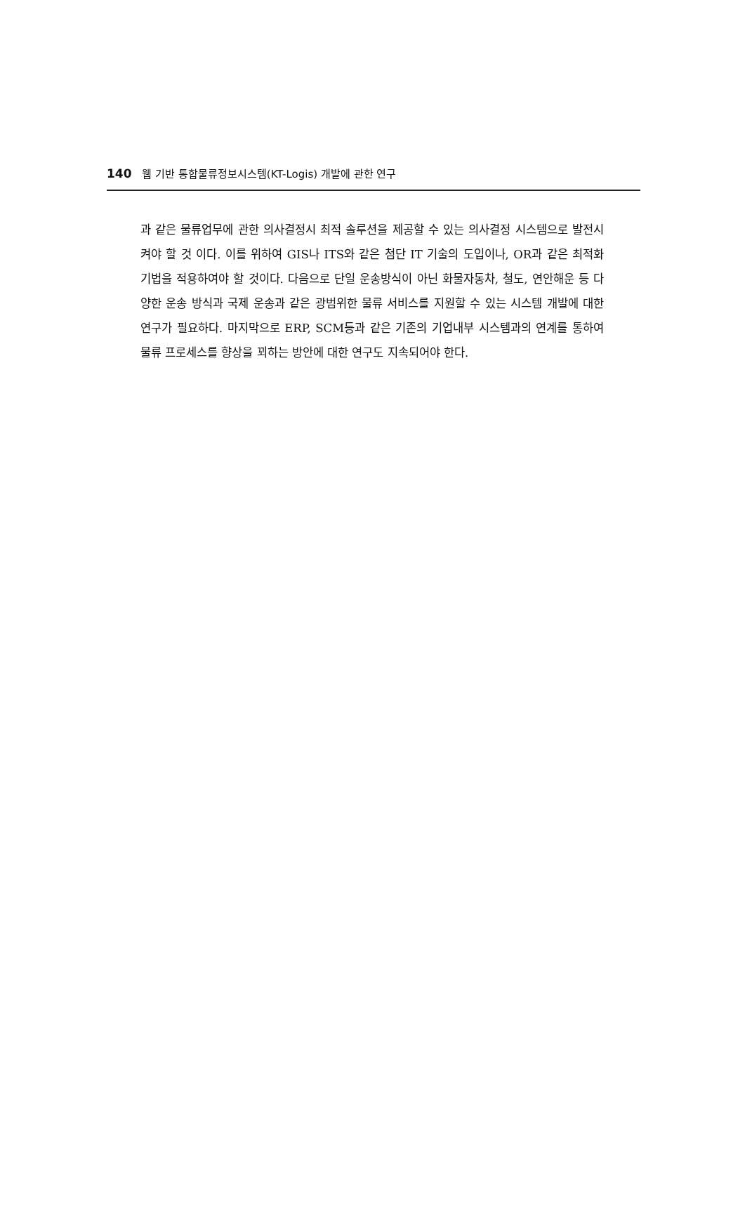140 웹 기반 통합물류정보시스템(KT-Logis) 개발에 관한 연구
과 같은 물류업무에 관한 의사결정시 최적 솔루션을 제공할 수 있는 의사결정 시스템으로 발전시켜야 할 것 이다. 이를 위하여 GIS나 ITS와 같은 첨단 IT 기술의 도입이나, OR과 같은 최적화 기법을 적용하여야 할 것이다. 다음으로 단일 운송방식이 아닌 화물자동차, 철도, 연안해운 등 다양한 운송 방식과 국제 운송과 같은 광범위한 물류 서비스를 지원할 수 있는 시스템 개발에 대한 연구가 필요하다. 마지막으로 ERP, SCM등과 같은 기존의 기업내부 시스템과의 연계를 통하여 물류 프로세스를 향상을 꾀하는 방안에 대한 연구도 지속되어야 한다.